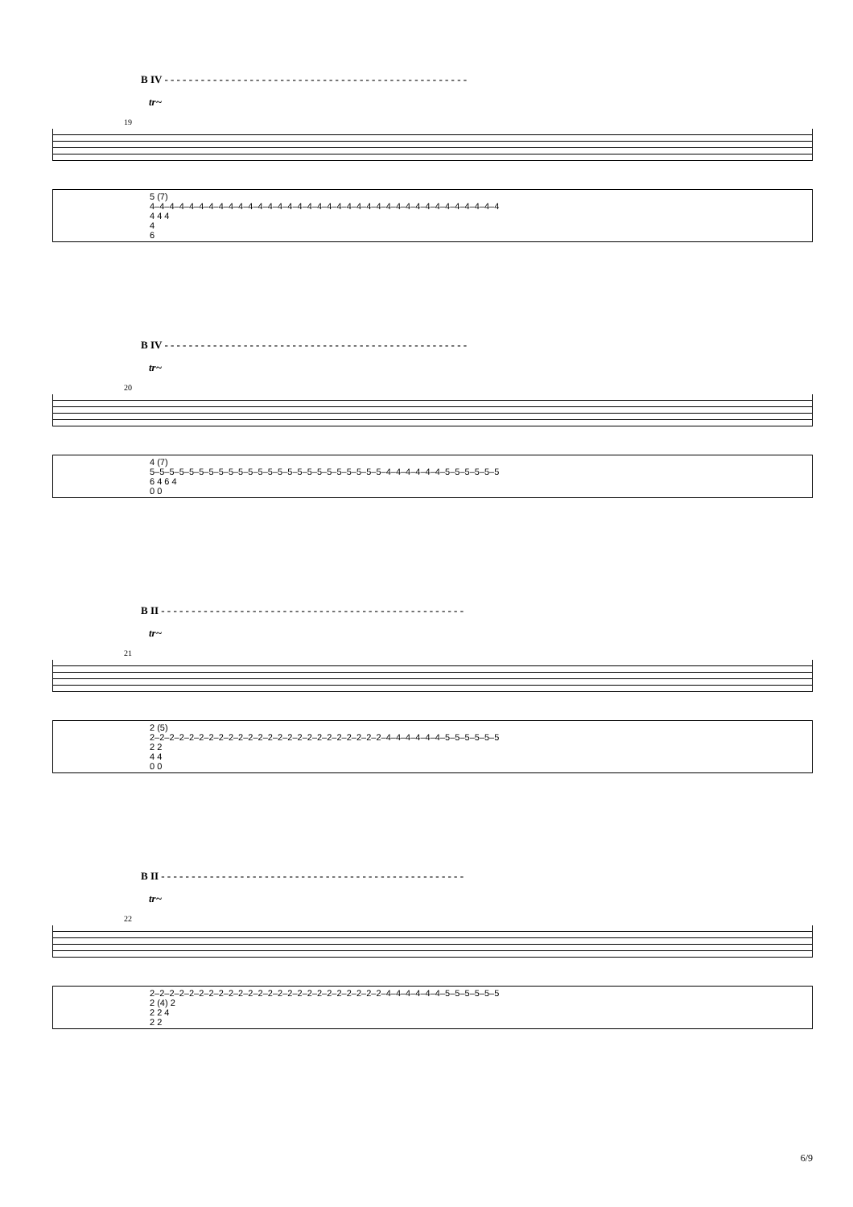B IV - - - - - - - - - - - - - - - - - - - - - - - - - - - - - - - - - - - - - - - - - - - - - - - - - -
tr~
19
5 (7)
4–4–4–4–4–4–4–4–4–4–4–4–4–4–4–4–4–4–4–4–4–4–4–4–4–4–4–4–4–4–4–4–4–4–4–4
4 4 4
4
6
B IV - - - - - - - - - - - - - - - - - - - - - - - - - - - - - - - - - - - - - - - - - - - - - - - - - -
tr~
20
4 (7)
5–5–5–5–5–5–5–5–5–5–5–5–5–5–5–5–5–5–5–5–5–5–5–5–4–4–4–4–4–4–5–5–5–5–5–5
6 4 6 4
0 0
B II - - - - - - - - - - - - - - - - - - - - - - - - - - - - - - - - - - - - - - - - - - - - - - - - - -
tr~
21
2 (5)
2–2–2–2–2–2–2–2–2–2–2–2–2–2–2–2–2–2–2–2–2–2–2–2–4–4–4–4–4–4–5–5–5–5–5–5
2 2
4 4
0 0
B II - - - - - - - - - - - - - - - - - - - - - - - - - - - - - - - - - - - - - - - - - - - - - - - - - -
tr~
22
2–2–2–2–2–2–2–2–2–2–2–2–2–2–2–2–2–2–2–2–2–2–2–2–4–4–4–4–4–4–5–5–5–5–5–5
2 (4) 2
2 2 4
2 2
6/9